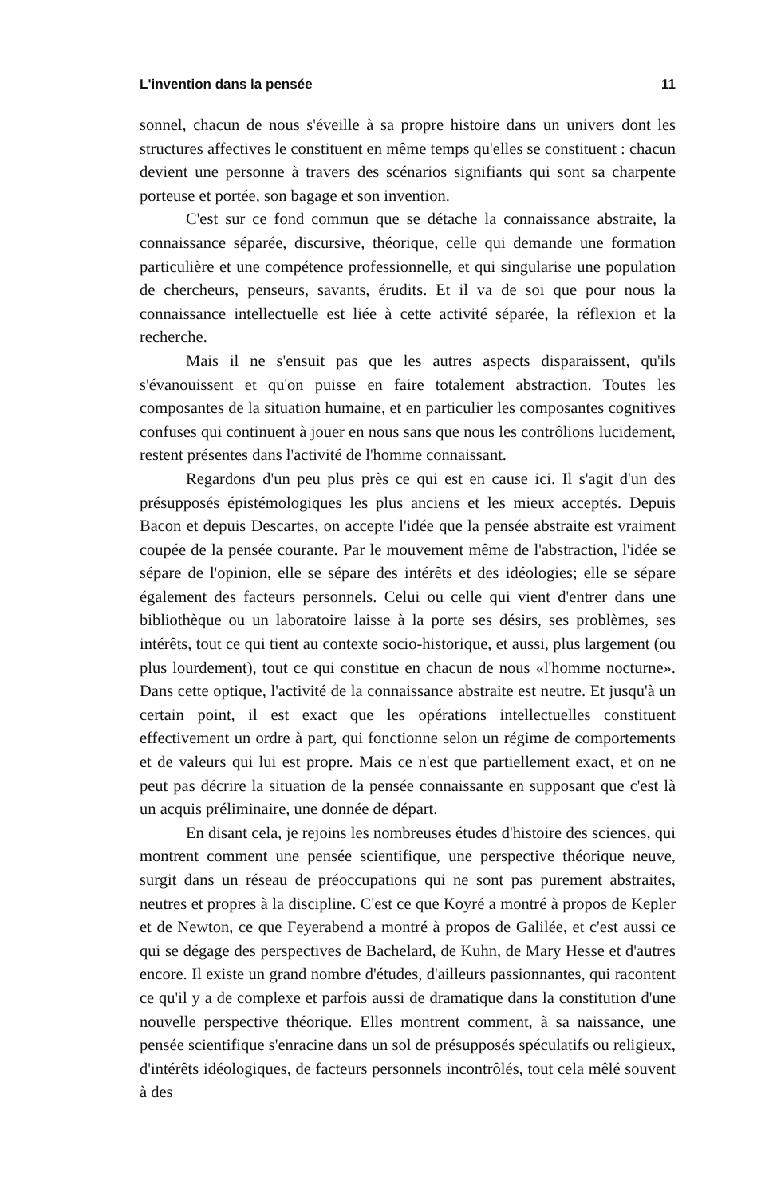L'invention dans la pensée 11
sonnel, chacun de nous s'éveille à sa propre histoire dans un univers dont les structures affectives le constituent en même temps qu'elles se constituent : chacun devient une personne à travers des scénarios signifiants qui sont sa charpente porteuse et portée, son bagage et son invention.
C'est sur ce fond commun que se détache la connaissance abstraite, la connaissance séparée, discursive, théorique, celle qui demande une formation particulière et une compétence professionnelle, et qui singularise une population de chercheurs, penseurs, savants, érudits. Et il va de soi que pour nous la connaissance intellectuelle est liée à cette activité séparée, la réflexion et la recherche.
Mais il ne s'ensuit pas que les autres aspects disparaissent, qu'ils s'évanouissent et qu'on puisse en faire totalement abstraction. Toutes les composantes de la situation humaine, et en particulier les composantes cognitives confuses qui continuent à jouer en nous sans que nous les contrôlions lucidement, restent présentes dans l'activité de l'homme connaissant.
Regardons d'un peu plus près ce qui est en cause ici. Il s'agit d'un des présupposés épistémologiques les plus anciens et les mieux acceptés. Depuis Bacon et depuis Descartes, on accepte l'idée que la pensée abstraite est vraiment coupée de la pensée courante. Par le mouvement même de l'abstraction, l'idée se sépare de l'opinion, elle se sépare des intérêts et des idéologies; elle se sépare également des facteurs personnels. Celui ou celle qui vient d'entrer dans une bibliothèque ou un laboratoire laisse à la porte ses désirs, ses problèmes, ses intérêts, tout ce qui tient au contexte socio-historique, et aussi, plus largement (ou plus lourdement), tout ce qui constitue en chacun de nous «l'homme nocturne». Dans cette optique, l'activité de la connaissance abstraite est neutre. Et jusqu'à un certain point, il est exact que les opérations intellectuelles constituent effectivement un ordre à part, qui fonctionne selon un régime de comportements et de valeurs qui lui est propre. Mais ce n'est que partiellement exact, et on ne peut pas décrire la situation de la pensée connaissante en supposant que c'est là un acquis préliminaire, une donnée de départ.
En disant cela, je rejoins les nombreuses études d'histoire des sciences, qui montrent comment une pensée scientifique, une perspective théorique neuve, surgit dans un réseau de préoccupations qui ne sont pas purement abstraites, neutres et propres à la discipline. C'est ce que Koyré a montré à propos de Kepler et de Newton, ce que Feyerabend a montré à propos de Galilée, et c'est aussi ce qui se dégage des perspectives de Bachelard, de Kuhn, de Mary Hesse et d'autres encore. Il existe un grand nombre d'études, d'ailleurs passionnantes, qui racontent ce qu'il y a de complexe et parfois aussi de dramatique dans la constitution d'une nouvelle perspective théorique. Elles montrent comment, à sa naissance, une pensée scientifique s'enracine dans un sol de présupposés spéculatifs ou religieux, d'intérêts idéologiques, de facteurs personnels incontrôlés, tout cela mêlé souvent à des